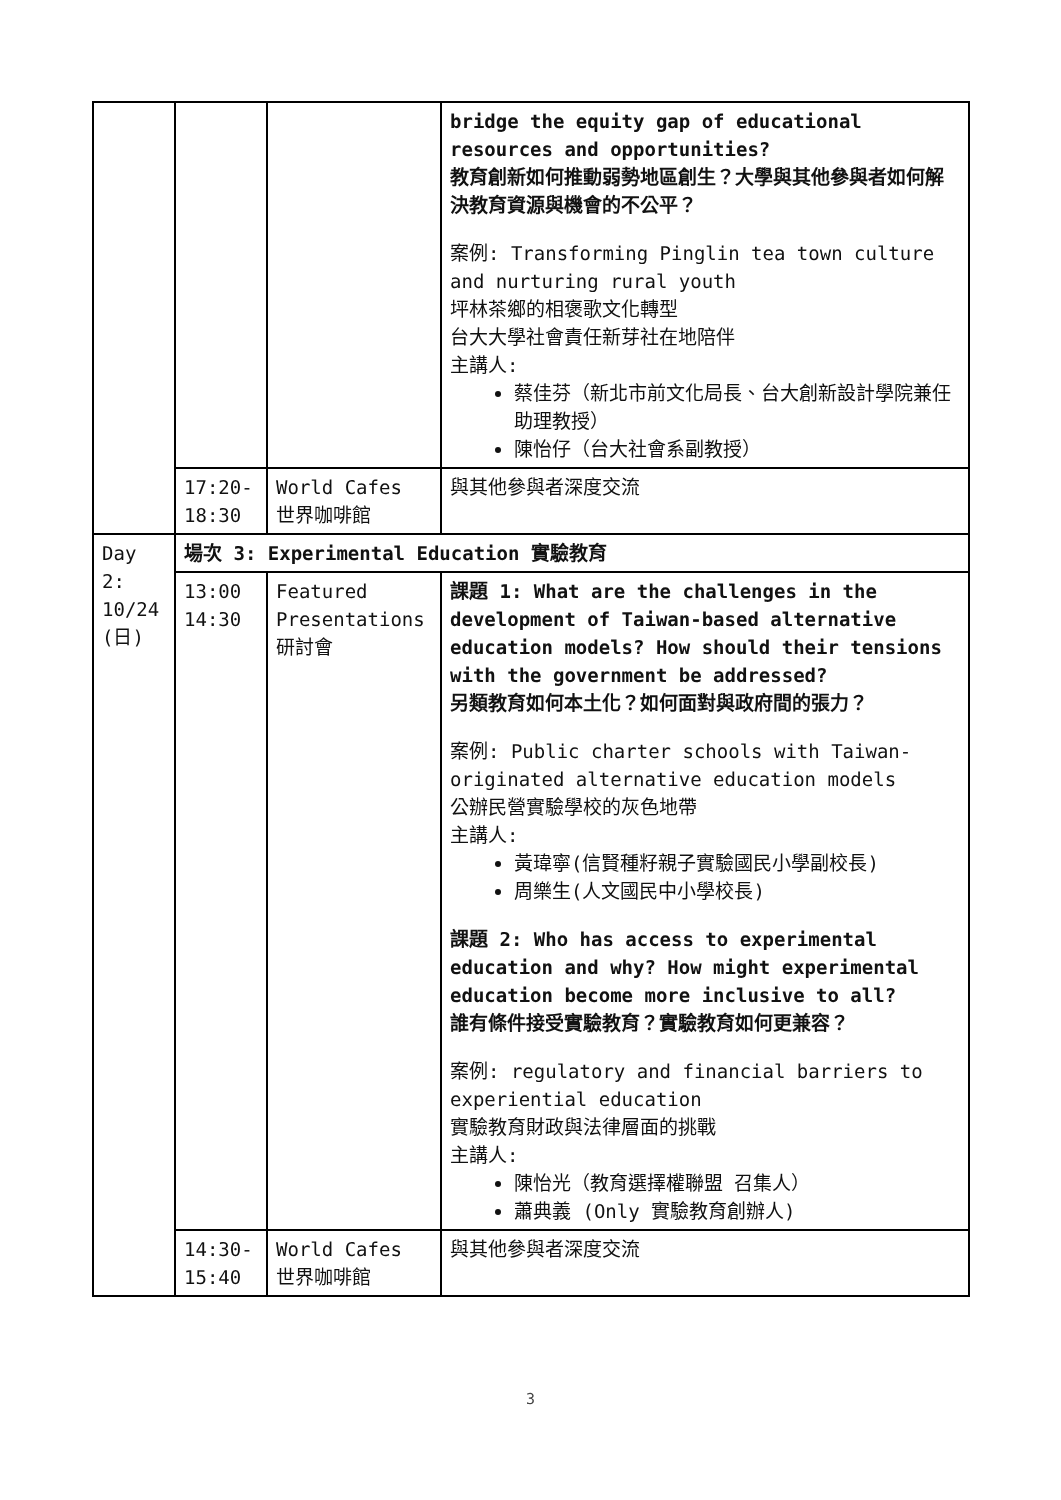| | | | bridge the equity gap of educational resources and opportunities? 教育創新如何推動弱勢地區創生？大學與其他參與者如何解決教育資源與機會的不公平？ 案例: Transforming Pinglin tea town culture and nurturing rural youth 坪林茶鄉的相褒歌文化轉型 台大大學社會責任新芽社在地陪伴 主講人: 蔡佳芬（新北市前文化局長、台大創新設計學院兼任助理教授） 陳怡仔（台大社會系副教授） |
| | 17:20-18:30 | World Cafes 世界咖啡館 | 與其他參與者深度交流 |
| Day 2: 10/24 (日) | 場次 3: Experimental Education 實驗教育 | | |
| | 13:00 14:30 | Featured Presentations 研討會 | 課題 1: What are the challenges in the development of Taiwan-based alternative education models? How should their tensions with the government be addressed? 另類教育如何本土化？如何面對與政府間的張力？ 案例: Public charter schools with Taiwan-originated alternative education models 公辦民營實驗學校的灰色地帶 主講人: 黃瑋寧(信賢種籽親子實驗國民小學副校長) 周樂生(人文國民中小學校長) 課題 2: Who has access to experimental education and why? How might experimental education become more inclusive to all? 誰有條件接受實驗教育？實驗教育如何更兼容？ 案例: regulatory and financial barriers to experiential education 實驗教育財政與法律層面的挑戰 主講人: 陳怡光（教育選擇權聯盟 召集人） 蕭典義 (Only 實驗教育創辦人) |
| | 14:30-15:40 | World Cafes 世界咖啡館 | 與其他參與者深度交流 |
3